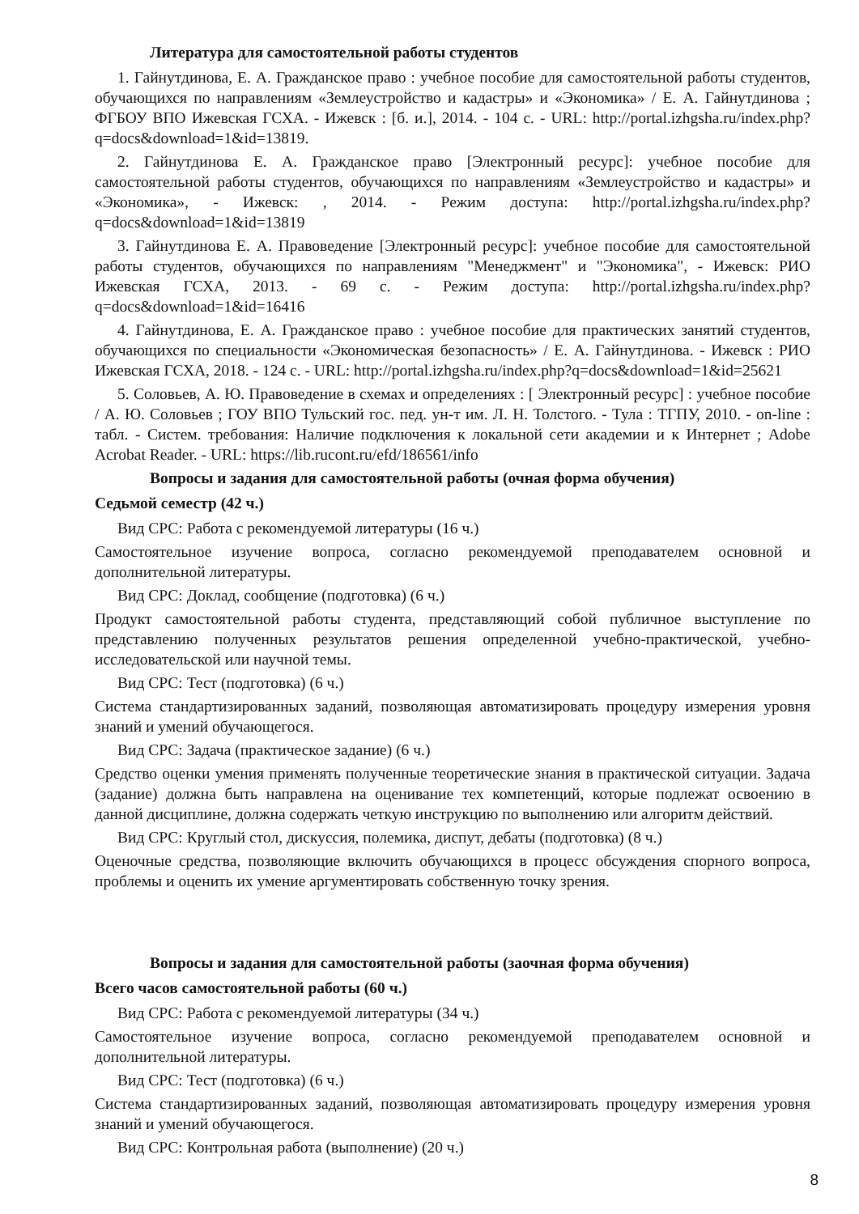Литература для самостоятельной работы студентов
1. Гайнутдинова, Е. А. Гражданское право : учебное пособие для самостоятельной работы студентов, обучающихся по направлениям «Землеустройство и кадастры» и «Экономика» / Е. А. Гайнутдинова ; ФГБОУ ВПО Ижевская ГСХА. - Ижевск : [б. и.], 2014. - 104 с. - URL: http://portal.izhgsha.ru/index.php?q=docs&download=1&id=13819.
2. Гайнутдинова Е. А. Гражданское право [Электронный ресурс]: учебное пособие для самостоятельной работы студентов, обучающихся по направлениям «Землеустройство и кадастры» и «Экономика», - Ижевск: , 2014. - Режим доступа: http://portal.izhgsha.ru/index.php?q=docs&download=1&id=13819
3. Гайнутдинова Е. А. Правоведение [Электронный ресурс]: учебное пособие для самостоятельной работы студентов, обучающихся по направлениям "Менеджмент" и "Экономика", - Ижевск: РИО Ижевская ГСХА, 2013. - 69 с. - Режим доступа: http://portal.izhgsha.ru/index.php?q=docs&download=1&id=16416
4. Гайнутдинова, Е. А. Гражданское право : учебное пособие для практических занятий студентов, обучающихся по специальности «Экономическая безопасность» / Е. А. Гайнутдинова. - Ижевск : РИО Ижевская ГСХА, 2018. - 124 с. - URL: http://portal.izhgsha.ru/index.php?q=docs&download=1&id=25621
5. Соловьев, А. Ю. Правоведение в схемах и определениях : [ Электронный ресурс] : учебное пособие / А. Ю. Соловьев ; ГОУ ВПО Тульский гос. пед. ун-т им. Л. Н. Толстого. - Тула : ТГПУ, 2010. - on-line : табл. - Систем. требования: Наличие подключения к локальной сети академии и к Интернет ; Adobe Acrobat Reader. - URL: https://lib.rucont.ru/efd/186561/info
Вопросы и задания для самостоятельной работы (очная форма обучения)
Седьмой семестр (42 ч.)
Вид СРС: Работа с рекомендуемой литературы (16 ч.)
Самостоятельное изучение вопроса, согласно рекомендуемой преподавателем основной и дополнительной литературы.
Вид СРС: Доклад, сообщение (подготовка) (6 ч.)
Продукт самостоятельной работы студента, представляющий собой публичное выступление по представлению полученных результатов решения определенной учебно-практической, учебно-исследовательской или научной темы.
Вид СРС: Тест (подготовка) (6 ч.)
Система стандартизированных заданий, позволяющая автоматизировать процедуру измерения уровня знаний и умений обучающегося.
Вид СРС: Задача (практическое задание) (6 ч.)
Средство оценки умения применять полученные теоретические знания в практической ситуации. Задача (задание) должна быть направлена на оценивание тех компетенций, которые подлежат освоению в данной дисциплине, должна содержать четкую инструкцию по выполнению или алгоритм действий.
Вид СРС: Круглый стол, дискуссия, полемика, диспут, дебаты (подготовка) (8 ч.)
Оценочные средства, позволяющие включить обучающихся в процесс обсуждения спорного вопроса, проблемы и оценить их умение аргументировать собственную точку зрения.
Вопросы и задания для самостоятельной работы (заочная форма обучения)
Всего часов самостоятельной работы (60 ч.)
Вид СРС: Работа с рекомендуемой литературы (34 ч.)
Самостоятельное изучение вопроса, согласно рекомендуемой преподавателем основной и дополнительной литературы.
Вид СРС: Тест (подготовка) (6 ч.)
Система стандартизированных заданий, позволяющая автоматизировать процедуру измерения уровня знаний и умений обучающегося.
Вид СРС: Контрольная работа (выполнение) (20 ч.)
8